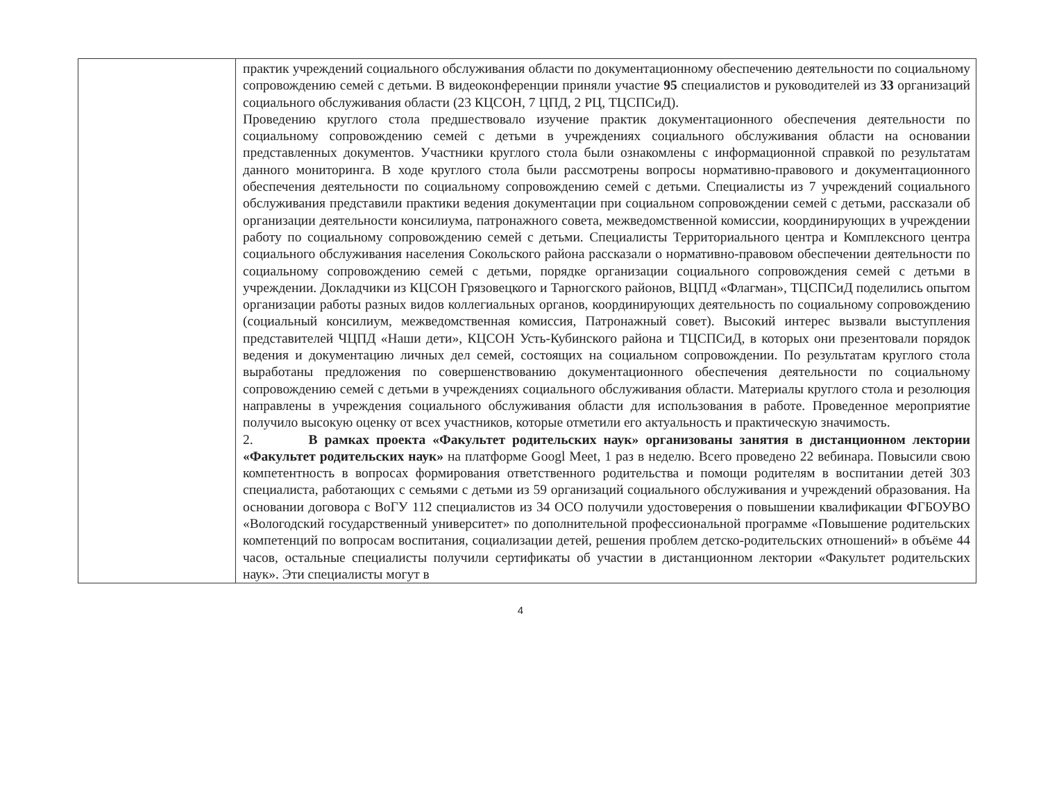| | практик учреждений социального обслуживания области по документационному обеспечению деятельности по социальному сопровождению семей с детьми. В видеоконференции приняли участие 95 специалистов и руководителей из 33 организаций социального обслуживания области (23 КЦСОН, 7 ЦПД, 2 РЦ, ТЦСПСиД). Проведению круглого стола предшествовало изучение практик документационного обеспечения деятельности по социальному сопровождению семей с детьми в учреждениях социального обслуживания области на основании представленных документов. Участники круглого стола были ознакомлены с информационной справкой по результатам данного мониторинга. В ходе круглого стола были рассмотрены вопросы нормативно-правового и документационного обеспечения деятельности по социальному сопровождению семей с детьми. Специалисты из 7 учреждений социального обслуживания представили практики ведения документации при социальном сопровождении семей с детьми, рассказали об организации деятельности консилиума, патронажного совета, межведомственной комиссии, координирующих в учреждении работу по социальному сопровождению семей с детьми. Специалисты Территориального центра и Комплексного центра социального обслуживания населения Сокольского района рассказали о нормативно-правовом обеспечении деятельности по социальному сопровождению семей с детьми, порядке организации социального сопровождения семей с детьми в учреждении. Докладчики из КЦСОН Грязовецкого и Тарногского районов, ВЦПД «Флагман», ТЦСПСиД поделились опытом организации работы разных видов коллегиальных органов, координирующих деятельность по социальному сопровождению (социальный консилиум, межведомственная комиссия, Патронажный совет). Высокий интерес вызвали выступления представителей ЧЦПД «Наши дети», КЦСОН Усть-Кубинского района и ТЦСПСиД, в которых они презентовали порядок ведения и документацию личных дел семей, состоящих на социальном сопровождении. По результатам круглого стола выработаны предложения по совершенствованию документационного обеспечения деятельности по социальному сопровождению семей с детьми в учреждениях социального обслуживания области. Материалы круглого стола и резолюция направлены в учреждения социального обслуживания области для использования в работе. Проведенное мероприятие получило высокую оценку от всех участников, которые отметили его актуальность и практическую значимость. 2. В рамках проекта «Факультет родительских наук» организованы занятия в дистанционном лектории «Факультет родительских наук» на платформе Googl Meet, 1 раз в неделю. Всего проведено 22 вебинара. Повысили свою компетентность в вопросах формирования ответственного родительства и помощи родителям в воспитании детей 303 специалиста, работающих с семьями с детьми из 59 организаций социального обслуживания и учреждений образования. На основании договора с ВоГУ 112 специалистов из 34 ОСО получили удостоверения о повышении квалификации ФГБОУВО «Вологодский государственный университет» по дополнительной профессиональной программе «Повышение родительских компетенций по вопросам воспитания, социализации детей, решения проблем детско-родительских отношений» в объёме 44 часов, остальные специалисты получили сертификаты об участии в дистанционном лектории «Факультет родительских наук». Эти специалисты могут в |
4